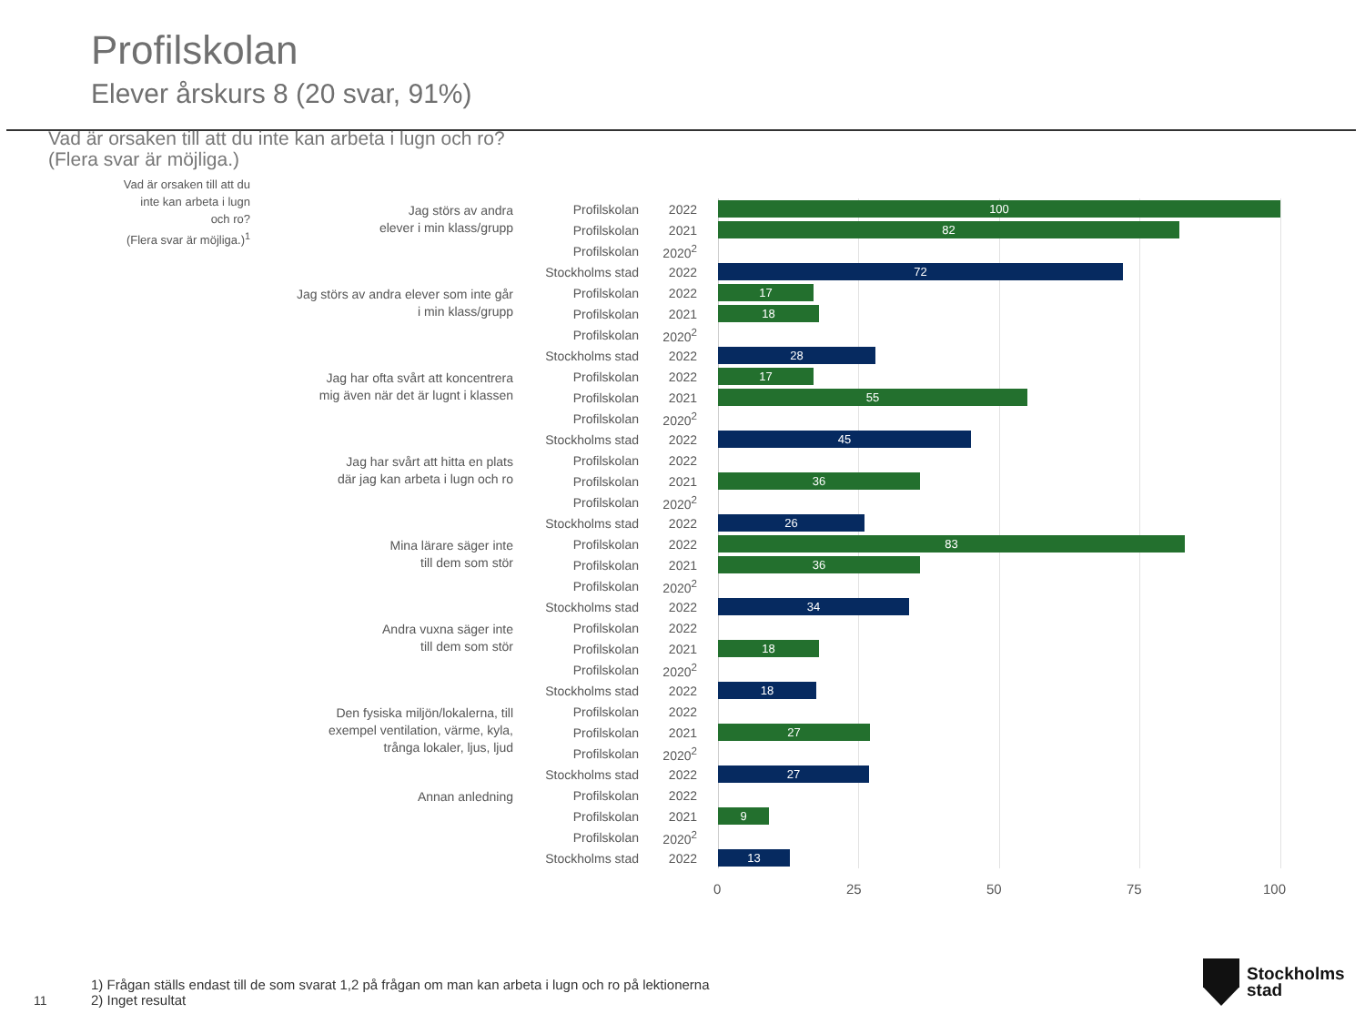Profilskolan
Elever årskurs 8 (20 svar, 91%)
Vad är orsaken till att du inte kan arbeta i lugn och ro?
(Flera svar är möjliga.)
| Vad är orsaken till att du inte kan arbeta i lugn och ro? (Flera svar är möjliga.)<sup>1</sup> | Jag störs av andra elever i min klass/grupp | Profilskolan | 2022 | 100 |
| | | Profilskolan | 2021 | 82 |
| | | Profilskolan | 2020<sup>2</sup> | |
| | | Stockholms stad | 2022 | 72 |
| | Jag störs av andra elever som inte går i min klass/grupp | Profilskolan | 2022 | 17 |
| | | Profilskolan | 2021 | 18 |
| | | Profilskolan | 2020<sup>2</sup> | |
| | | Stockholms stad | 2022 | 28 |
| | Jag har ofta svårt att koncentrera mig även när det är lugnt i klassen | Profilskolan | 2022 | 17 |
| | | Profilskolan | 2021 | 55 |
| | | Profilskolan | 2020<sup>2</sup> | |
| | | Stockholms stad | 2022 | 45 |
| | Jag har svårt att hitta en plats där jag kan arbeta i lugn och ro | Profilskolan | 2022 | |
| | | Profilskolan | 2021 | 36 |
| | | Profilskolan | 2020<sup>2</sup> | |
| | | Stockholms stad | 2022 | 26 |
| | Mina lärare säger inte till dem som stör | Profilskolan | 2022 | 83 |
| | | Profilskolan | 2021 | 36 |
| | | Profilskolan | 2020<sup>2</sup> | |
| | | Stockholms stad | 2022 | 34 |
| | Andra vuxna säger inte till dem som stör | Profilskolan | 2022 | |
| | | Profilskolan | 2021 | 18 |
| | | Profilskolan | 2020<sup>2</sup> | |
| | | Stockholms stad | 2022 | 18 |
| | Den fysiska miljön/lokalerna, till exempel ventilation, värme, kyla, trånga lokaler, ljus, ljud | Profilskolan | 2022 | |
| | | Profilskolan | 2021 | 27 |
| | | Profilskolan | 2020<sup>2</sup> | |
| | | Stockholms stad | 2022 | 27 |
| | Annan anledning | Profilskolan | 2022 | |
| | | Profilskolan | 2021 | 9 |
| | | Profilskolan | 2020<sup>2</sup> | |
| | | Stockholms stad | 2022 | 13 |
0 25 50 75 100
1) Frågan ställs endast till de som svarat 1,2 på frågan om man kan arbeta i lugn och ro på lektionerna
2) Inget resultat
11
Stockholms
stad